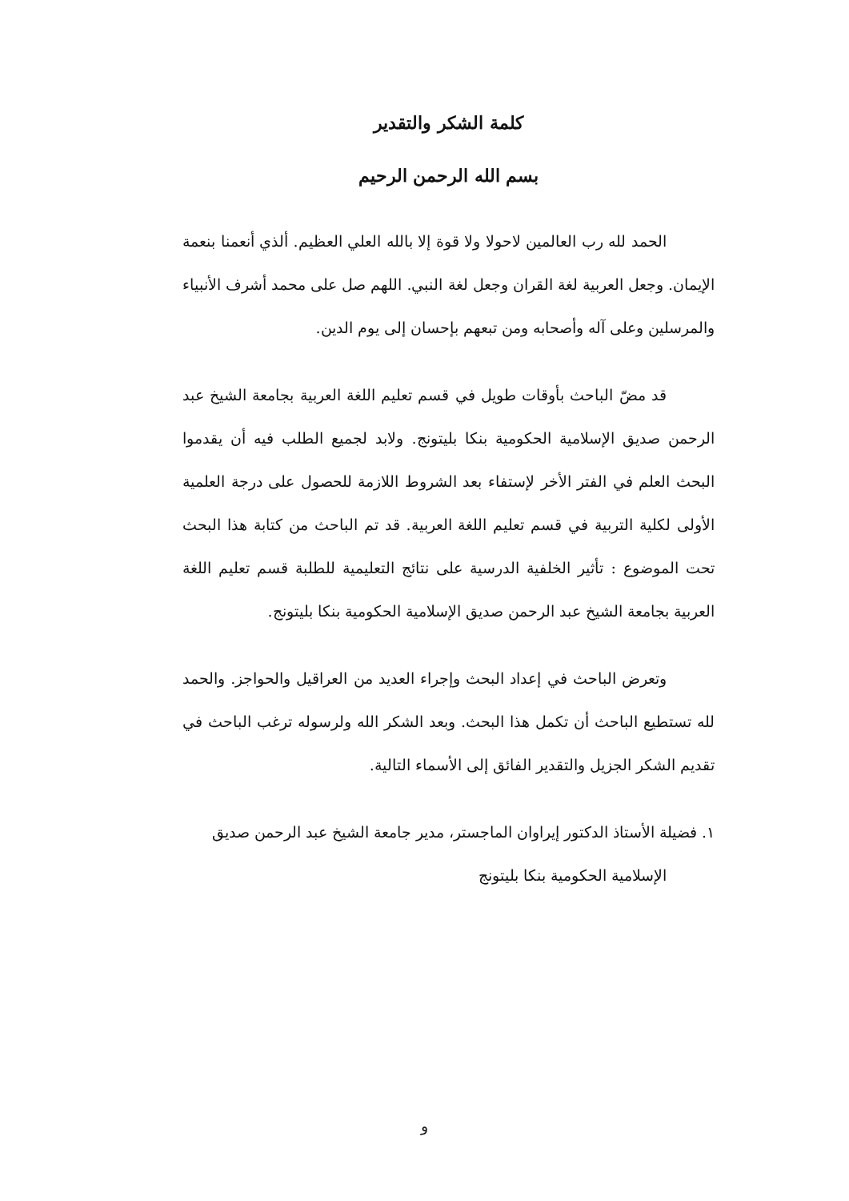كلمة الشكر والتقدير
بسم الله الرحمن الرحيم
الحمد لله رب العالمين لاحولا ولا قوة إلا بالله العلي العظيم. ألذي أنعمنا بنعمة الإيمان. وجعل العربية لغة القران وجعل لغة النبي. اللهم صل على محمد أشرف الأنبياء والمرسلين وعلى آله وأصحابه ومن تبعهم بإحسان إلى يوم الدين.
قد مضّ الباحث بأوقات طويل في قسم تعليم اللغة العربية بجامعة الشيخ عبد الرحمن صديق الإسلامية الحكومية بنكا بليتونج. ولابد لجميع الطلب فيه أن يقدموا البحث العلم في الفتر الأخر لإستفاء بعد الشروط اللازمة للحصول على درجة العلمية الأولى لكلية التربية في قسم تعليم اللغة العربية. قد تم الباحث من كتابة هذا البحث تحت الموضوع : تأثير الخلفية الدرسية على نتائج التعليمية للطلبة قسم تعليم اللغة العربية بجامعة الشيخ عبد الرحمن صديق الإسلامية الحكومية بنكا بليتونج.
وتعرض الباحث في إعداد البحث وإجراء العديد من العراقيل والحواجز. والحمد لله تستطيع الباحث أن تكمل هذا البحث. وبعد الشكر الله ولرسوله ترغب الباحث في تقديم الشكر الجزيل والتقدير الفائق إلى الأسماء التالية.
١. فضيلة الأستاذ الدكتور إيراوان الماجستر، مدير جامعة الشيخ عبد الرحمن صديق
الإسلامية الحكومية بنكا بليتونج
و